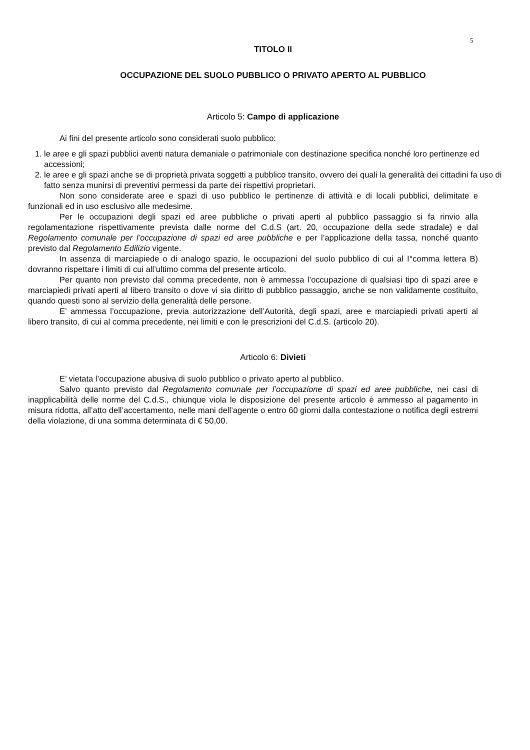5
TITOLO II
OCCUPAZIONE DEL SUOLO PUBBLICO O PRIVATO APERTO AL PUBBLICO
Articolo 5: Campo di applicazione
Ai fini del presente articolo sono considerati suolo pubblico:
1. le aree e gli spazi pubblici aventi natura demaniale o patrimoniale con destinazione specifica nonché loro pertinenze ed accessioni;
2. le aree e gli spazi anche se di proprietà privata soggetti a pubblico transito, ovvero dei quali la generalità dei cittadini fa uso di fatto senza munirsi di preventivi permessi da parte dei rispettivi proprietari.
Non sono considerate aree e spazi di uso pubblico le pertinenze di attività e di locali pubblici, delimitate e funzionali ed in uso esclusivo alle medesime.
Per le occupazioni degli spazi ed aree pubbliche o privati aperti al pubblico passaggio si fa rinvio alla regolamentazione rispettivamente prevista dalle norme del C.d.S (art. 20, occupazione della sede stradale) e dal Regolamento comunale per l’occupazione di spazi ed aree pubbliche e per l’applicazione della tassa, nonché quanto previsto dal Regolamento Edilizio vigente.
In assenza di marciapiede o di analogo spazio, le occupazioni del suolo pubblico di cui al I°comma lettera B) dovranno rispettare i limiti di cui all’ultimo comma del presente articolo.
Per quanto non previsto dal comma precedente, non è ammessa l’occupazione di qualsiasi tipo di spazi aree e marciapiedi privati aperti al libero transito o dove vi sia diritto di pubblico passaggio, anche se non validamente costituito, quando questi sono al servizio della generalità delle persone.
E’ ammessa l’occupazione, previa autorizzazione dell’Autorità, degli spazi, aree e marciapiedi privati aperti al libero transito, di cui al comma precedente, nei limiti e con le prescrizioni del C.d.S. (articolo 20).
Articolo 6: Divieti
E’ vietata l’occupazione abusiva di suolo pubblico o privato aperto al pubblico.
Salvo quanto previsto dal Regolamento comunale per l’occupazione di spazi ed aree pubbliche, nei casi di inapplicabilità delle norme del C.d.S., chiunque viola le disposizione del presente articolo è ammesso al pagamento in misura ridotta, all’atto dell’accertamento, nelle mani dell’agente o entro 60 giorni dalla contestazione o notifica degli estremi della violazione, di una somma determinata di € 50,00.